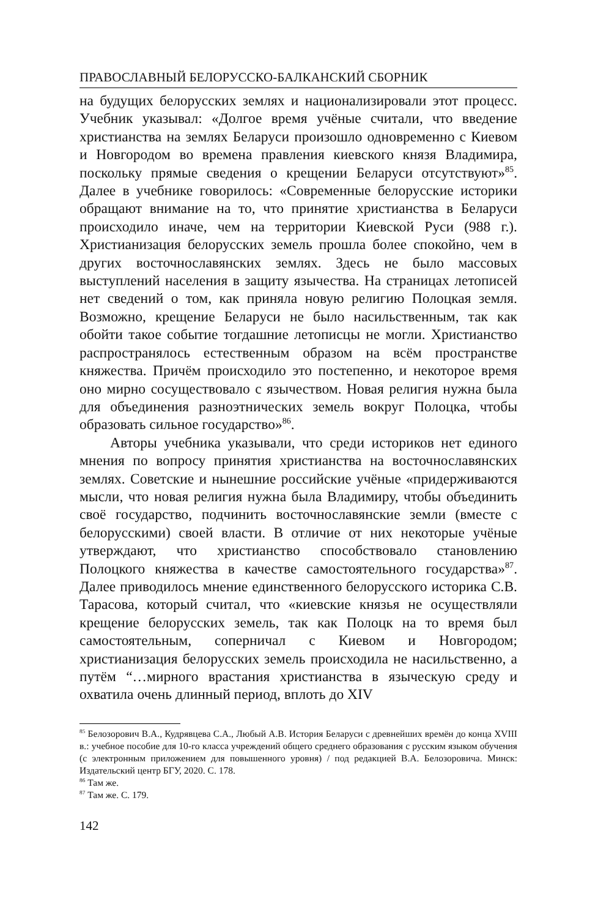ПРАВОСЛАВНЫЙ БЕЛОРУССКО-БАЛКАНСКИЙ СБОРНИК
на будущих белорусских землях и национализировали этот процесс. Учебник указывал: «Долгое время учёные считали, что введение христианства на землях Беларуси произошло одновременно с Киевом и Новгородом во времена правления киевского князя Владимира, поскольку прямые сведения о крещении Беларуси отсутствуют»<sup>85</sup>. Далее в учебнике говорилось: «Современные белорусские историки обращают внимание на то, что принятие христианства в Беларуси происходило иначе, чем на территории Киевской Руси (988 г.). Христианизация белорусских земель прошла более спокойно, чем в других восточнославянских землях. Здесь не было массовых выступлений населения в защиту язычества. На страницах летописей нет сведений о том, как приняла новую религию Полоцкая земля. Возможно, крещение Беларуси не было насильственным, так как обойти такое событие тогдашние летописцы не могли. Христианство распространялось естественным образом на всём пространстве княжества. Причём происходило это постепенно, и некоторое время оно мирно сосуществовало с язычеством. Новая религия нужна была для объединения разноэтнических земель вокруг Полоцка, чтобы образовать сильное государство»<sup>86</sup>.
Авторы учебника указывали, что среди историков нет единого мнения по вопросу принятия христианства на восточнославянских землях. Советские и нынешние российские учёные «придерживаются мысли, что новая религия нужна была Владимиру, чтобы объединить своё государство, подчинить восточнославянские земли (вместе с белорусскими) своей власти. В отличие от них некоторые учёные утверждают, что христианство способствовало становлению Полоцкого княжества в качестве самостоятельного государства»<sup>87</sup>. Далее приводилось мнение единственного белорусского историка С.В. Тарасова, который считал, что «киевские князья не осуществляли крещение белорусских земель, так как Полоцк на то время был самостоятельным, соперничал с Киевом и Новгородом; христианизация белорусских земель происходила не насильственно, а путём “…мирного врастания христианства в языческую среду и охватила очень длинный период, вплоть до XIV
<sup>85</sup> Белозорович В.А., Кудрявцева С.А., Любый А.В. История Беларуси с древнейших времён до конца XVIII в.: учебное пособие для 10-го класса учреждений общего среднего образования с русским языком обучения (с электронным приложением для повышенного уровня) / под редакцией В.А. Белозоровича. Минск: Издательский центр БГУ, 2020. С. 178.
<sup>86</sup> Там же.
<sup>87</sup> Там же. С. 179.
142